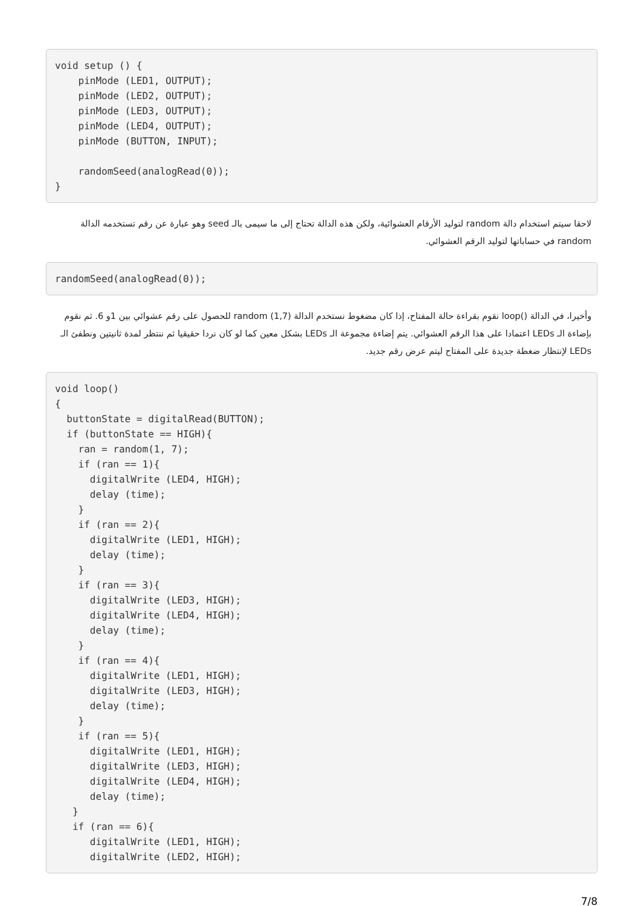void setup () {
    pinMode (LED1, OUTPUT);
    pinMode (LED2, OUTPUT);
    pinMode (LED3, OUTPUT);
    pinMode (LED4, OUTPUT);
    pinMode (BUTTON, INPUT);

    randomSeed(analogRead(0));
}
لاحقا سيتم استخدام دالة random لتوليد الأرقام العشوائية، ولكن هذه الدالة تحتاج إلى ما سيمى بالـ seed وهو عبارة عن رقم تستخدمه الدالة random في حساباتها لتوليد الرقم العشوائي.
randomSeed(analogRead(0));
وأخيرا، في الدالة ()loop نقوم بقراءة حالة المفتاح، إذا كان مضغوط نستخدم الدالة (1,7) random للحصول على رقم عشوائي بين 1و 6. ثم نقوم بإضاءة الـ LEDs اعتمادا على هذا الرقم العشوائي. يتم إضاءة مجموعة الـ LEDs بشكل معين كما لو كان نردا حقيقيا ثم ننتظر لمدة ثانيتين ونطفئ الـ LEDs لإنتظار ضغطة جديدة على المفتاح ليتم عرض رقم جديد.
void loop()
{
  buttonState = digitalRead(BUTTON);
  if (buttonState == HIGH){
    ran = random(1, 7);
    if (ran == 1){
      digitalWrite (LED4, HIGH);
      delay (time);
    }
    if (ran == 2){
      digitalWrite (LED1, HIGH);
      delay (time);
    }
    if (ran == 3){
      digitalWrite (LED3, HIGH);
      digitalWrite (LED4, HIGH);
      delay (time);
    }
    if (ran == 4){
      digitalWrite (LED1, HIGH);
      digitalWrite (LED3, HIGH);
      delay (time);
    }
    if (ran == 5){
      digitalWrite (LED1, HIGH);
      digitalWrite (LED3, HIGH);
      digitalWrite (LED4, HIGH);
      delay (time);
   }
   if (ran == 6){
      digitalWrite (LED1, HIGH);
      digitalWrite (LED2, HIGH);
7/8